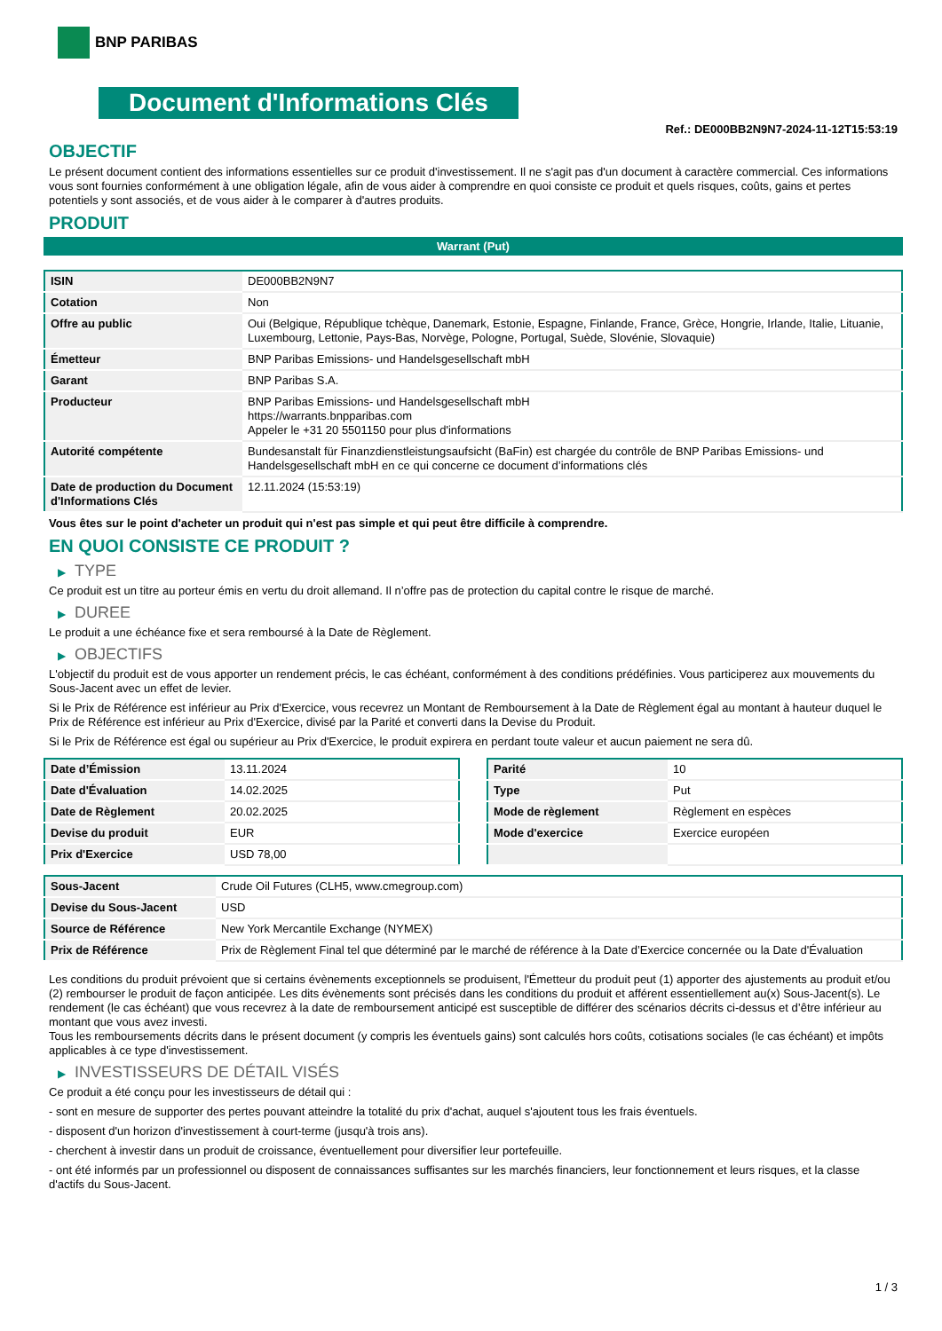BNP PARIBAS
Document d'Informations Clés
Ref.: DE000BB2N9N7-2024-11-12T15:53:19
OBJECTIF
Le présent document contient des informations essentielles sur ce produit d'investissement. Il ne s'agit pas d'un document à caractère commercial. Ces informations vous sont fournies conformément à une obligation légale, afin de vous aider à comprendre en quoi consiste ce produit et quels risques, coûts, gains et pertes potentiels y sont associés, et de vous aider à le comparer à d'autres produits.
PRODUIT
Warrant (Put)
| ISIN | DE000BB2N9N7 |
| Cotation | Non |
| Offre au public | Oui (Belgique, République tchèque, Danemark, Estonie, Espagne, Finlande, France, Grèce, Hongrie, Irlande, Italie, Lituanie, Luxembourg, Lettonie, Pays-Bas, Norvège, Pologne, Portugal, Suède, Slovénie, Slovaquie) |
| Émetteur | BNP Paribas Emissions- und Handelsgesellschaft mbH |
| Garant | BNP Paribas S.A. |
| Producteur | BNP Paribas Emissions- und Handelsgesellschaft mbH https://warrants.bnpparibas.com Appeler le +31 20 5501150 pour plus d'informations |
| Autorité compétente | Bundesanstalt für Finanzdienstleistungsaufsicht (BaFin) est chargée du contrôle de BNP Paribas Emissions- und Handelsgesellschaft mbH en ce qui concerne ce document d’informations clés |
| Date de production du Document d'Informations Clés | 12.11.2024 (15:53:19) |
Vous êtes sur le point d'acheter un produit qui n'est pas simple et qui peut être difficile à comprendre.
EN QUOI CONSISTE CE PRODUIT ?
▶ TYPE
Ce produit est un titre au porteur émis en vertu du droit allemand. Il n’offre pas de protection du capital contre le risque de marché.
▶ DUREE
Le produit a une échéance fixe et sera remboursé à la Date de Règlement.
▶ OBJECTIFS
L'objectif du produit est de vous apporter un rendement précis, le cas échéant, conformément à des conditions prédéfinies. Vous participerez aux mouvements du Sous-Jacent avec un effet de levier.
Si le Prix de Référence est inférieur au Prix d'Exercice, vous recevrez un Montant de Remboursement à la Date de Règlement égal au montant à hauteur duquel le Prix de Référence est inférieur au Prix d'Exercice, divisé par la Parité et converti dans la Devise du Produit.
Si le Prix de Référence est égal ou supérieur au Prix d'Exercice, le produit expirera en perdant toute valeur et aucun paiement ne sera dû.
| Date d’Émission | 13.11.2024 |
| Date d'Évaluation | 14.02.2025 |
| Date de Règlement | 20.02.2025 |
| Devise du produit | EUR |
| Prix d'Exercice | USD 78,00 |
| Parité | 10 |
| Type | Put |
| Mode de règlement | Règlement en espèces |
| Mode d'exercice | Exercice européen |
| Sous-Jacent | Crude Oil Futures (CLH5, www.cmegroup.com) |
| Devise du Sous-Jacent | USD |
| Source de Référence | New York Mercantile Exchange (NYMEX) |
| Prix de Référence | Prix de Règlement Final tel que déterminé par le marché de référence à la Date d’Exercice concernée ou la Date d'Évaluation |
Les conditions du produit prévoient que si certains évènements exceptionnels se produisent, l'Émetteur du produit peut (1) apporter des ajustements au produit et/ou (2) rembourser le produit de façon anticipée. Les dits évènements sont précisés dans les conditions du produit et afférent essentiellement au(x) Sous-Jacent(s). Le rendement (le cas échéant) que vous recevrez à la date de remboursement anticipé est susceptible de différer des scénarios décrits ci-dessus et d’être inférieur au montant que vous avez investi.
Tous les remboursements décrits dans le présent document (y compris les éventuels gains) sont calculés hors coûts, cotisations sociales (le cas échéant) et impôts applicables à ce type d'investissement.
▶ INVESTISSEURS DE DÉTAIL VISÉS
Ce produit a été conçu pour les investisseurs de détail qui :
- sont en mesure de supporter des pertes pouvant atteindre la totalité du prix d'achat, auquel s'ajoutent tous les frais éventuels.
- disposent d'un horizon d'investissement à court-terme (jusqu'à trois ans).
- cherchent à investir dans un produit de croissance, éventuellement pour diversifier leur portefeuille.
- ont été informés par un professionnel ou disposent de connaissances suffisantes sur les marchés financiers, leur fonctionnement et leurs risques, et la classe d'actifs du Sous-Jacent.
1 / 3